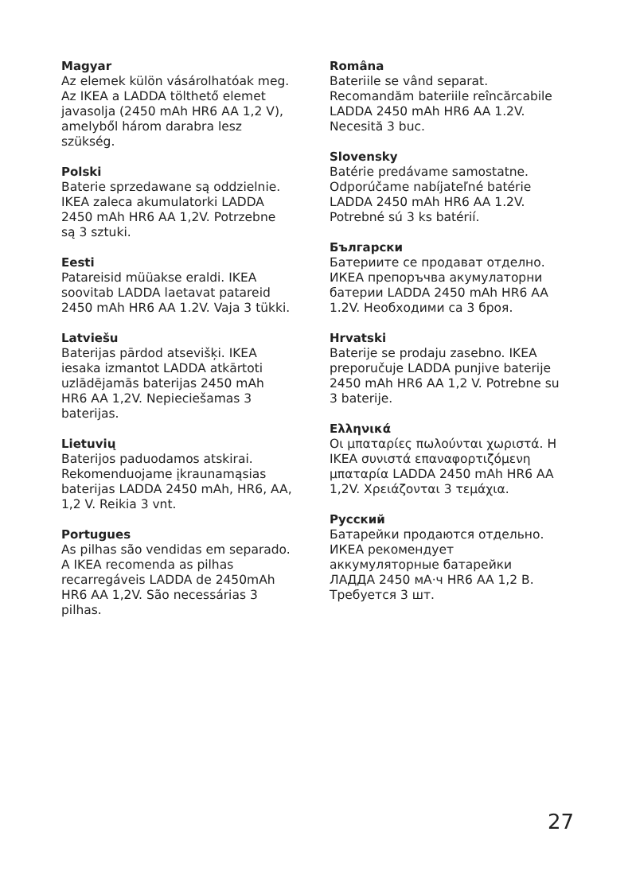Magyar
Az elemek külön vásárolhatóak meg. Az IKEA a LADDA tölthető elemet javasolja (2450 mAh HR6 AA 1,2 V), amelyből három darabra lesz szükség.
Polski
Baterie sprzedawane są oddzielnie. IKEA zaleca akumulatorki LADDA 2450 mAh HR6 AA 1,2V. Potrzebne są 3 sztuki.
Eesti
Patareisid müüakse eraldi. IKEA soovitab LADDA laetavat patareid 2450 mAh HR6 AA 1.2V. Vaja 3 tükki.
Latviešu
Baterijas pārdod atsevišķi. IKEA iesaka izmantot LADDA atkārtoti uzlādējamās baterijas 2450 mAh HR6 AA 1,2V. Nepieciešamas 3 baterijas.
Lietuvių
Baterijos paduodamos atskirai. Rekomenduojame įkraunamąsias baterijas LADDA 2450 mAh, HR6, AA, 1,2 V. Reikia 3 vnt.
Portugues
As pilhas são vendidas em separado. A IKEA recomenda as pilhas recarregáveis LADDA de 2450mAh HR6 AA 1,2V. São necessárias 3 pilhas.
Româna
Bateriile se vând separat. Recomandăm bateriile reîncărcabile LADDA 2450 mAh HR6 AA 1.2V. Necesită 3 buc.
Slovensky
Batérie predávame samostatne. Odporúčame nabíjateľné batérie LADDA 2450 mAh HR6 AA 1.2V. Potrebné sú 3 ks batérií.
Български
Батериите се продават отделно. ИКЕА препоръчва акумулаторни батерии LADDA 2450 mAh HR6 AA 1.2V. Необходими са 3 броя.
Hrvatski
Baterije se prodaju zasebno. IKEA preporučuje LADDA punjive baterije 2450 mAh HR6 AA 1,2 V. Potrebne su 3 baterije.
Ελληνικά
Οι μπαταρίες πωλούνται χωριστά. Η IKEA συνιστά επαναφορτιζόμενη μπαταρία LADDA 2450 mAh HR6 AA 1,2V. Χρειάζονται 3 τεμάχια.
Русский
Батарейки продаются отдельно. ИКЕА рекомендует аккумуляторные батарейки ЛАДДА 2450 мА·ч HR6 AA 1,2 В. Требуется 3 шт.
27